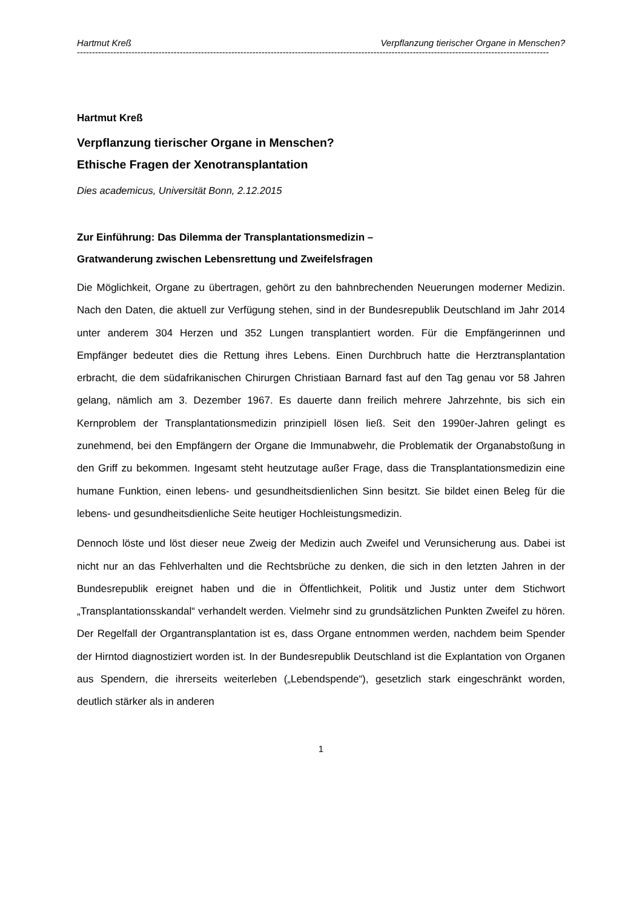Hartmut Kreß Verpflanzung tierischer Organe in Menschen?
------------------------------------------------------------------------------------------------------------------------------------------------------------
Hartmut Kreß
Verpflanzung tierischer Organe in Menschen?
Ethische Fragen der Xenotransplantation
Dies academicus, Universität Bonn, 2.12.2015
Zur Einführung: Das Dilemma der Transplantationsmedizin –
Gratwanderung zwischen Lebensrettung und Zweifelsfragen
Die Möglichkeit, Organe zu übertragen, gehört zu den bahnbrechenden Neuerungen moderner Medizin. Nach den Daten, die aktuell zur Verfügung stehen, sind in der Bundesrepublik Deutschland im Jahr 2014 unter anderem 304 Herzen und 352 Lungen transplantiert worden. Für die Empfängerinnen und Empfänger bedeutet dies die Rettung ihres Lebens. Einen Durchbruch hatte die Herztransplantation erbracht, die dem südafrikanischen Chirurgen Christiaan Barnard fast auf den Tag genau vor 58 Jahren gelang, nämlich am 3. Dezember 1967. Es dauerte dann freilich mehrere Jahrzehnte, bis sich ein Kernproblem der Transplantationsmedizin prinzipiell lösen ließ. Seit den 1990er-Jahren gelingt es zunehmend, bei den Empfängern der Organe die Immunabwehr, die Problematik der Organabstoßung in den Griff zu bekommen. Ingesamt steht heutzutage außer Frage, dass die Transplantationsmedizin eine humane Funktion, einen lebens- und gesundheitsdienlichen Sinn besitzt. Sie bildet einen Beleg für die lebens- und gesundheitsdienliche Seite heutiger Hochleistungsmedizin.
Dennoch löste und löst dieser neue Zweig der Medizin auch Zweifel und Verunsicherung aus. Dabei ist nicht nur an das Fehlverhalten und die Rechtsbrüche zu denken, die sich in den letzten Jahren in der Bundesrepublik ereignet haben und die in Öffentlichkeit, Politik und Justiz unter dem Stichwort „Transplantationsskandal“ verhandelt werden. Vielmehr sind zu grundsätzlichen Punkten Zweifel zu hören. Der Regelfall der Organtransplantation ist es, dass Organe entnommen werden, nachdem beim Spender der Hirntod diagnostiziert worden ist. In der Bundesrepublik Deutschland ist die Explantation von Organen aus Spendern, die ihrerseits weiterleben („Lebendspende“), gesetzlich stark eingeschränkt worden, deutlich stärker als in anderen
1